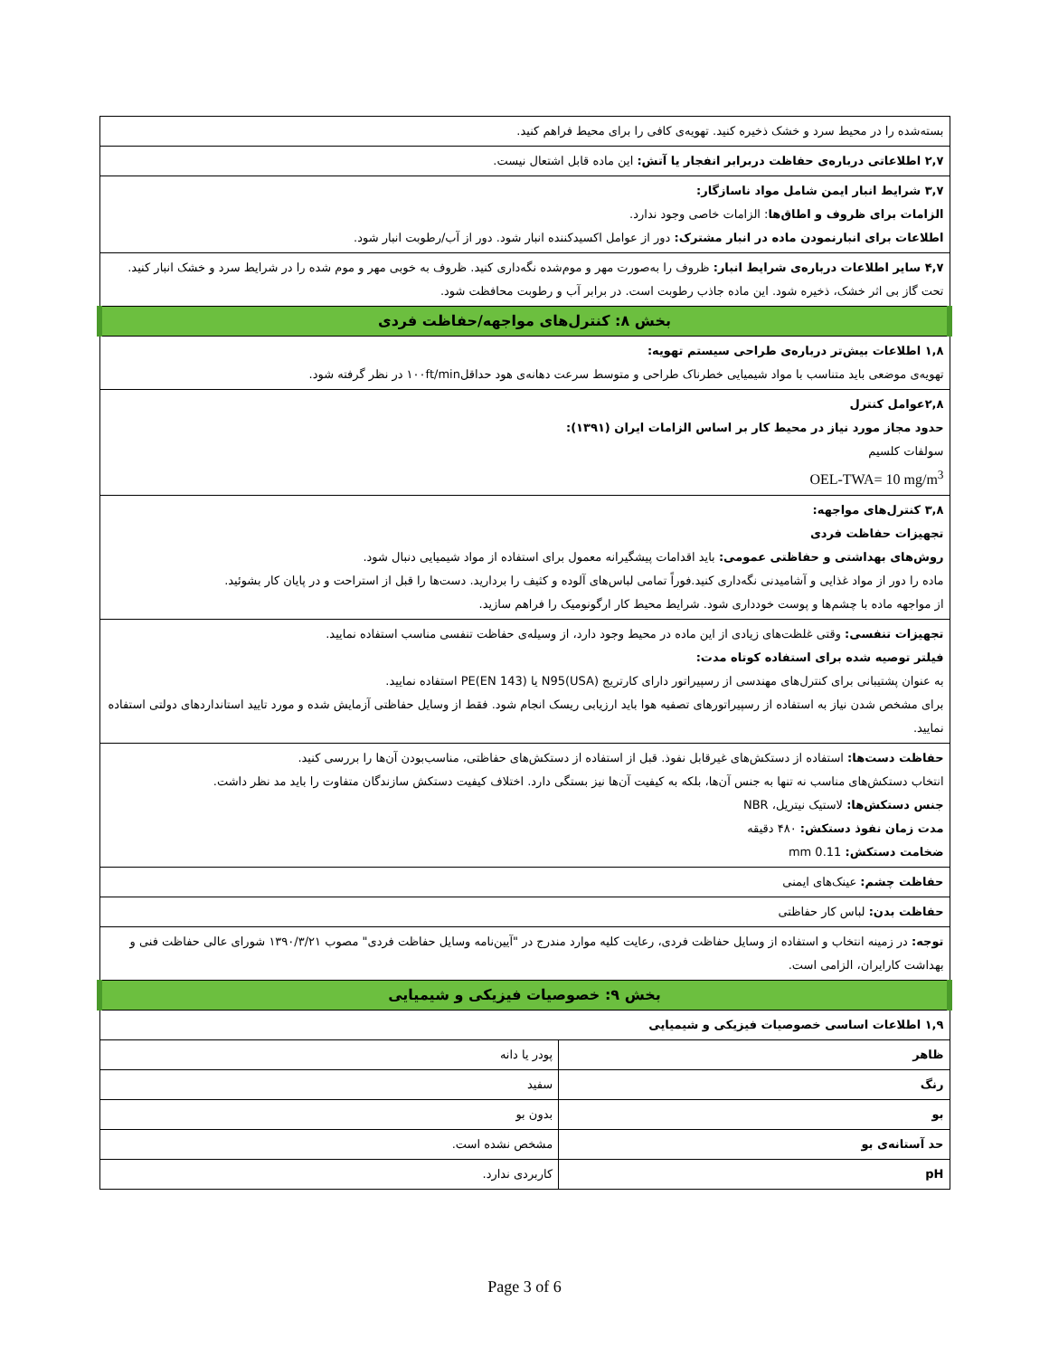| بسته‌شده را در محیط سرد و خشک ذخیره کنید. تهویه‌ی کافی را برای محیط فراهم کنید. | |
| ۲,۷ اطلاعاتی درباره‌ی حفاظت دربرابر انفجار یا آتش: این ماده قابل اشتعال نیست. | |
| ۳,۷ شرایط انبار ایمن شامل مواد ناسازگار: الزامات برای ظروف و اطاق‌ها : الزامات خاصی وجود ندارد. اطلاعات برای انبارنمودن ماده در انبار مشترک: دور از عوامل اکسیدکننده انبار شود. دور از آب/رطوبت انبار شود. | |
| ۴,۷ سایر اطلاعات درباره‌ی شرایط انبار: ظروف را به‌صورت مهر و موم‌شده نگه‌داری کنید. ظروف به خوبی مهر و موم شده را در شرایط سرد و خشک انبار کنید. تحت گاز بی اثر خشک، ذخیره شود. این ماده جاذب رطوبت است. در برابر آب و رطوبت محافظت شود. | |
| بخش ۸: کنترل‌های مواجهه/حفاظت فردی | |
| ۱,۸ اطلاعات بیش‌تر درباره‌ی طراحی سیستم تهویه: تهویه‌ی موضعی باید متناسب با مواد شیمیایی خطرناک طراحی و متوسط سرعت دهانه‌ی هود حداقل۱۰۰ft/min در نظر گرفته شود. | |
| ۲,۸عوامل کنترل حدود مجاز مورد نیاز در محیط کار بر اساس الزامات ایران (۱۳۹۱): سولفات کلسیم OEL-TWA= 10 mg/m<sup>3</sup> | |
| ۳,۸ کنترل‌های مواجهه: تجهیزات حفاظت فردی روش‌های بهداشتی و حفاظتی عمومی: باید اقدامات پیشگیرانه معمول برای استفاده از مواد شیمیایی دنبال شود. ماده را دور از مواد غذایی و آشامیدنی نگه‌داری کنید.فوراً تمامی لباس‌های آلوده و کثیف را بردارید. دست‌ها را قبل از استراحت و در پایان کار بشوئید. از مواجهه ماده با چشم‌ها و پوست خودداری شود. شرایط محیط کار ارگونومیک را فراهم سازید. | |
| تجهیزات تنفسی: وقتی غلظت‌های زیادی از این ماده در محیط وجود دارد، از وسیله‌ی حفاظت تنفسی مناسب استفاده نمایید. فیلتر توصیه شده برای استفاده کوتاه مدت: به عنوان پشتیبانی برای کنترل‌های مهندسی از رسپیراتور دارای کارتریج N95(USA) یا PE(EN 143) استفاده نمایید. برای مشخص شدن نیاز به استفاده از رسپیراتورهای تصفیه هوا باید ارزیابی ریسک انجام شود. فقط از وسایل حفاظتی آزمایش شده و مورد تایید استانداردهای دولتی استفاده نمایید. | |
| حفاظت دست‌ها: استفاده از دستکش‌های غیرقابل نفوذ. قبل از استفاده از دستکش‌های حفاظتی، مناسب‌بودن آن‌ها را بررسی کنید. انتخاب دستکش‌های مناسب نه تنها به جنس آن‌ها، بلکه به کیفیت آن‌ها نیز بستگی دارد. اختلاف کیفیت دستکش سازندگان متفاوت را باید مد نظر داشت. جنس دستکش‌ها: لاستیک نیتریل، NBR مدت زمان نفوذ دستکش: ۴۸۰ دقیقه ضخامت دستکش: 0.11 mm | |
| حفاظت چشم: عینک‌های ایمنی | |
| حفاظت بدن: لباس کار حفاظتی | |
| توجه: در زمینه انتخاب و استفاده از وسایل حفاظت فردی، رعایت کلیه موارد مندرج در "آیین‌نامه وسایل حفاظت فردی" مصوب ۱۳۹۰/۳/۲۱ شورای عالی حفاظت فنی و بهداشت کارایران، الزامی است. | |
| بخش ۹: خصوصیات فیزیکی و شیمیایی | |
| ۱,۹ اطلاعات اساسی خصوصیات فیزیکی و شیمیایی | |
| ظاهر | پودر یا دانه |
| رنگ | سفید |
| بو | بدون بو |
| حد آستانه‌ی بو | مشخص نشده است. |
| pH | کاربردی ندارد. |
Page 3 of 6